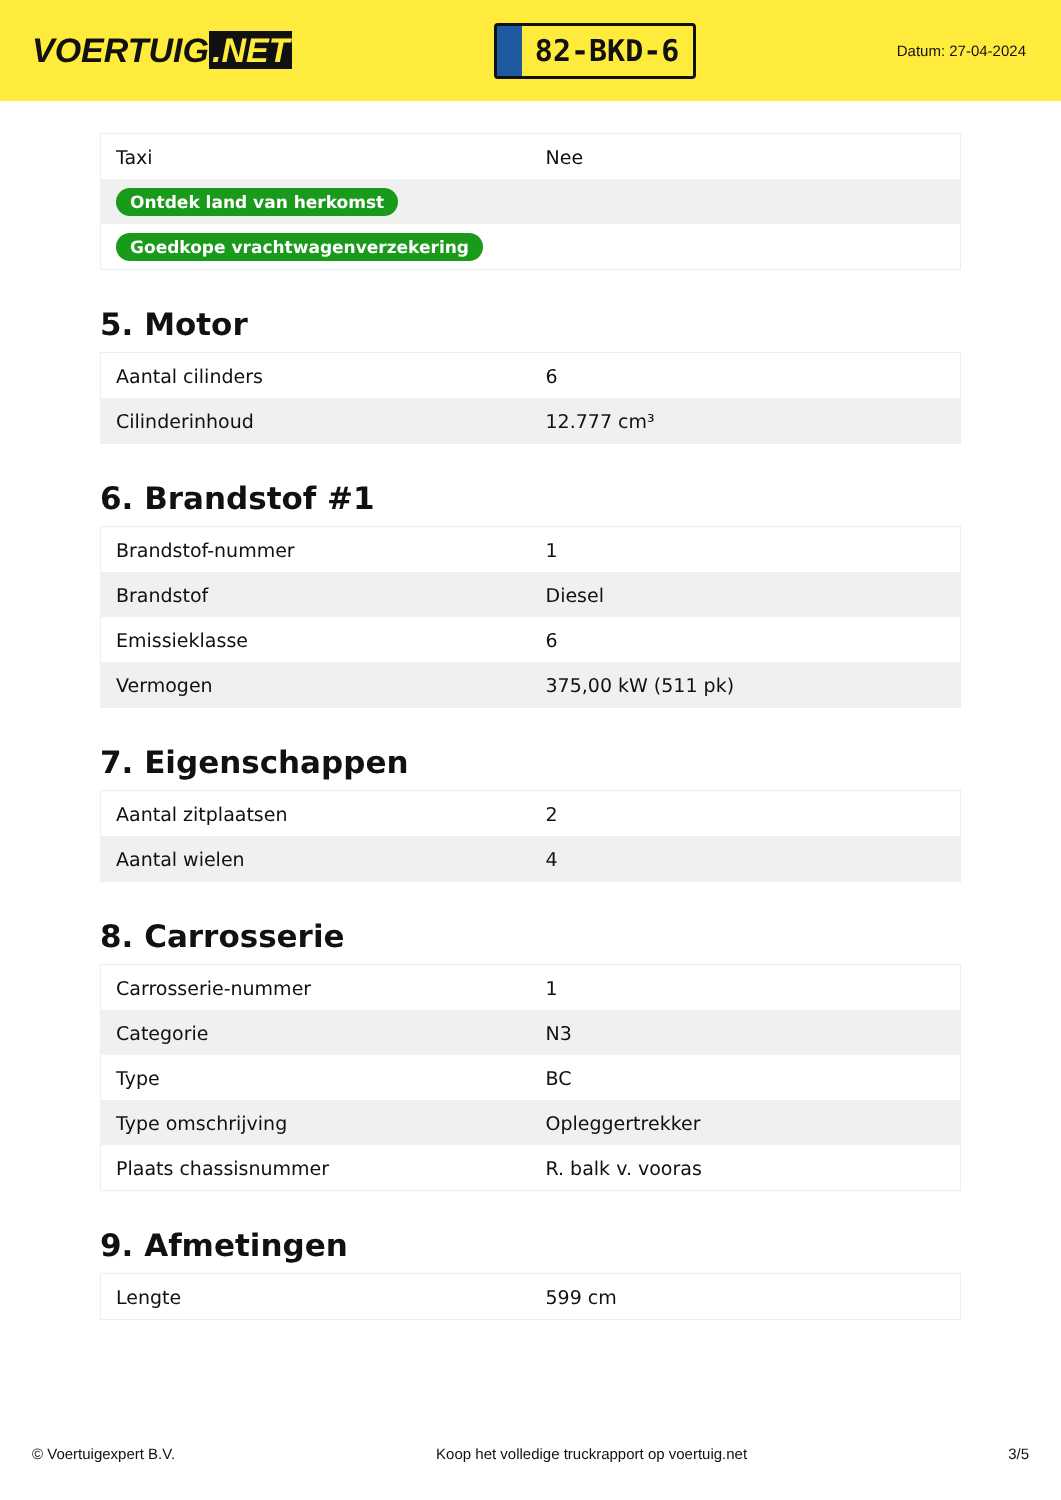VOERTUIG.NET
82-BKD-6
Datum: 27-04-2024
| Taxi | Nee |
| Ontdek land van herkomst | |
| Goedkope vrachtwagenverzekering | |
5. Motor
| Aantal cilinders | 6 |
| Cilinderinhoud | 12.777 cm³ |
6. Brandstof #1
| Brandstof-nummer | 1 |
| Brandstof | Diesel |
| Emissieklasse | 6 |
| Vermogen | 375,00 kW (511 pk) |
7. Eigenschappen
| Aantal zitplaatsen | 2 |
| Aantal wielen | 4 |
8. Carrosserie
| Carrosserie-nummer | 1 |
| Categorie | N3 |
| Type | BC |
| Type omschrijving | Opleggertrekker |
| Plaats chassisnummer | R. balk v. vooras |
9. Afmetingen
| Lengte | 599 cm |
© Voertuigexpert B.V. Koop het volledige truckrapport op voertuig.net 3/5